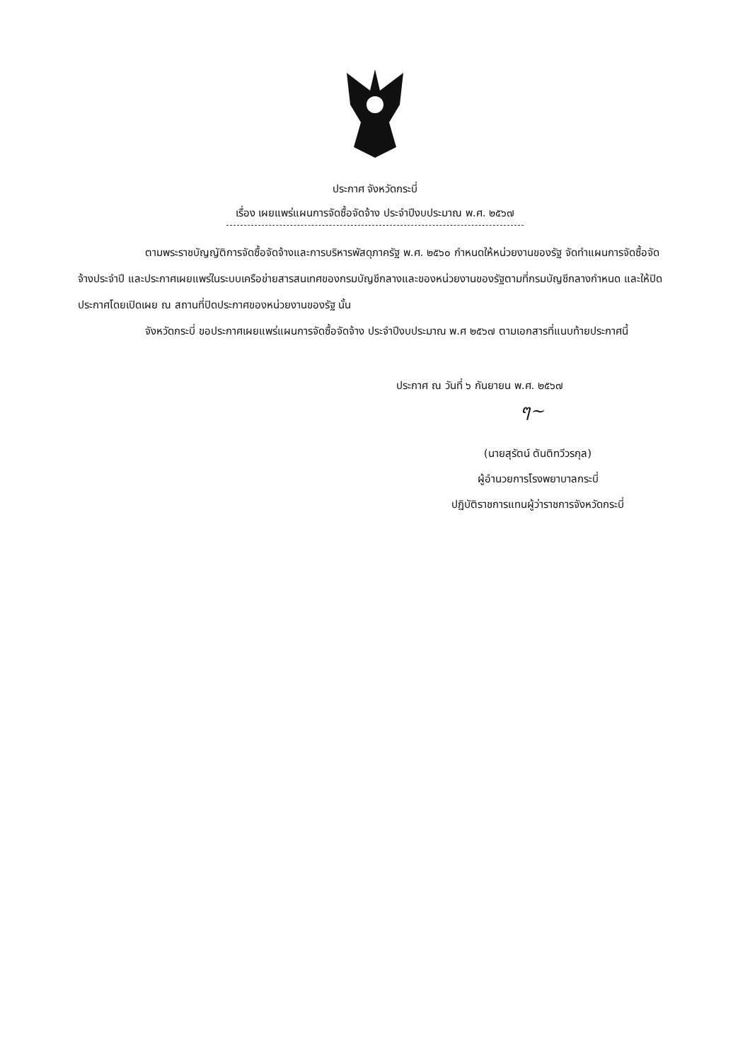ประกาศ จังหวัดกระบี่
เรื่อง เผยแพร่แผนการจัดซื้อจัดจ้าง ประจำปีงบประมาณ พ.ศ. ๒๕๖๗
ตามพระราชบัญญัติการจัดซื้อจัดจ้างและการบริหารพัสดุภาครัฐ พ.ศ. ๒๕๖๐ กำหนดให้หน่วยงานของรัฐ จัดทำแผนการจัดซื้อจัดจ้างประจำปี และประกาศเผยแพร่ในระบบเครือข่ายสารสนเทศของกรมบัญชีกลางและของหน่วยงานของรัฐตามที่กรมบัญชีกลางกำหนด และให้ปิดประกาศโดยเปิดเผย ณ สถานที่ปิดประกาศของหน่วยงานของรัฐ นั้น
จังหวัดกระบี่ ขอประกาศเผยแพร่แผนการจัดซื้อจัดจ้าง ประจำปีงบประมาณ พ.ศ ๒๕๖๗ ตามเอกสารที่แนบท้ายประกาศนี้
ประกาศ ณ วันที่ ๖ กันยายน พ.ศ. ๒๕๖๗
ๆ~
(นายสุรัตน์ ตันติทวีวรกุล)
ผู้อำนวยการโรงพยาบาลกระบี่
ปฏิบัติราชการแทนผู้ว่าราชการจังหวัดกระบี่